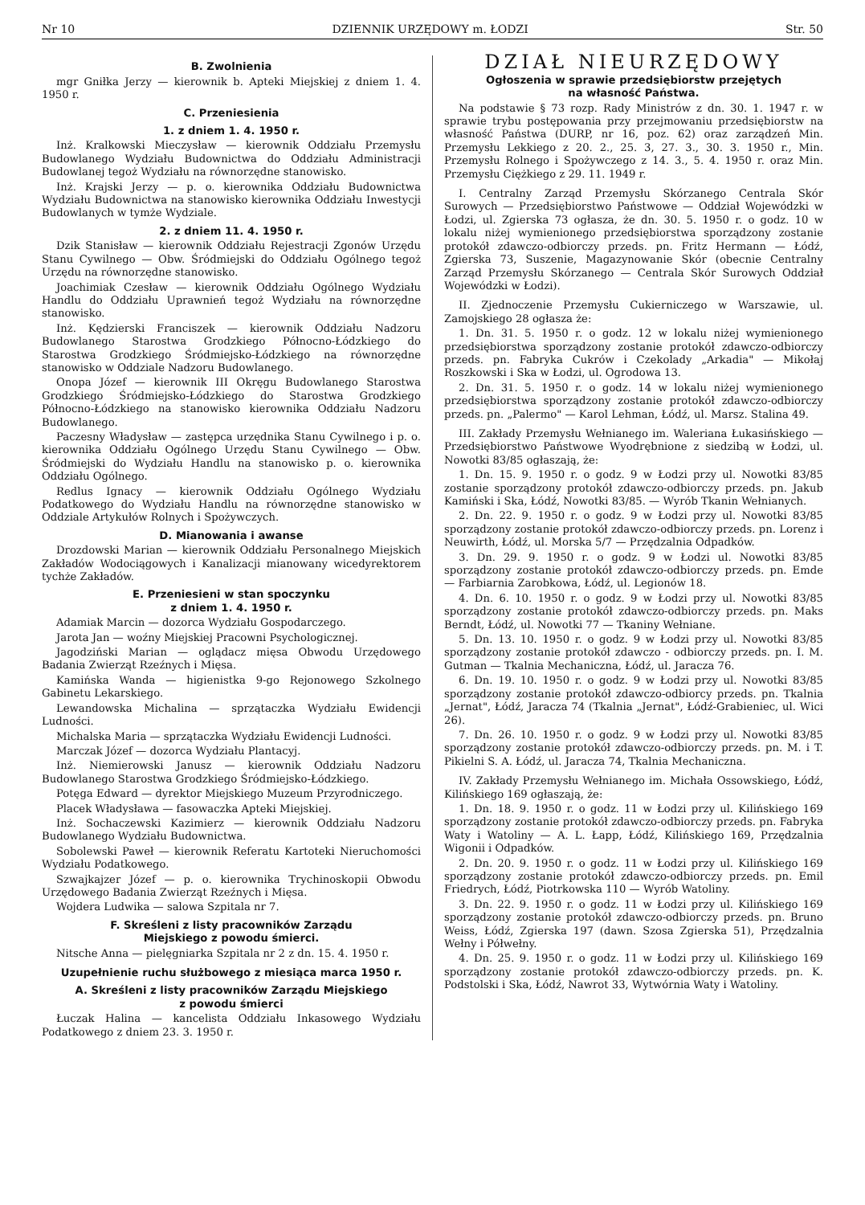Nr 10 DZIENNIK URZĘDOWY m. ŁODZI Str. 50
B. Zwolnienia
mgr Gniłka Jerzy — kierownik b. Apteki Miejskiej z dniem 1. 4. 1950 r.
C. Przeniesienia
1. z dniem 1. 4. 1950 r.
Inż. Kralkowski Mieczysław — kierownik Oddziału Przemysłu Budowlanego Wydziału Budownictwa do Oddziału Administracji Budowlanej tegoż Wydziału na równorzędne stanowisko.
Inż. Krajski Jerzy — p. o. kierownika Oddziału Budownictwa Wydziału Budownictwa na stanowisko kierownika Oddziału Inwestycji Budowlanych w tymże Wydziale.
2. z dniem 11. 4. 1950 r.
Dzik Stanisław — kierownik Oddziału Rejestracji Zgonów Urzędu Stanu Cywilnego — Obw. Śródmiejski do Oddziału Ogólnego tegoż Urzędu na równorzędne stanowisko.
Joachimiak Czesław — kierownik Oddziału Ogólnego Wydziału Handlu do Oddziału Uprawnień tegoż Wydziału na równorzędne stanowisko.
Inż. Kędzierski Franciszek — kierownik Oddziału Nadzoru Budowlanego Starostwa Grodzkiego Północno-Łódzkiego do Starostwa Grodzkiego Śródmiejsko-Łódzkiego na równorzędne stanowisko w Oddziale Nadzoru Budowlanego.
Onopa Józef — kierownik III Okręgu Budowlanego Starostwa Grodzkiego Śródmiejsko-Łódzkiego do Starostwa Grodzkiego Północno-Łódzkiego na stanowisko kierownika Oddziału Nadzoru Budowlanego.
Paczesny Władysław — zastępca urzędnika Stanu Cywilnego i p. o. kierownika Oddziału Ogólnego Urzędu Stanu Cywilnego — Obw. Śródmiejski do Wydziału Handlu na stanowisko p. o. kierownika Oddziału Ogólnego.
Redlus Ignacy — kierownik Oddziału Ogólnego Wydziału Podatkowego do Wydziału Handlu na równorzędne stanowisko w Oddziale Artykułów Rolnych i Spożywczych.
D. Mianowania i awanse
Drozdowski Marian — kierownik Oddziału Personalnego Miejskich Zakładów Wodociągowych i Kanalizacji mianowany wicedyrektorem tychże Zakładów.
E. Przeniesieni w stan spoczynku
z dniem 1. 4. 1950 r.
Adamiak Marcin — dozorca Wydziału Gospodarczego.
Jarota Jan — woźny Miejskiej Pracowni Psychologicznej.
Jagodziński Marian — oglądacz mięsa Obwodu Urzędowego Badania Zwierząt Rzeźnych i Mięsa.
Kamińska Wanda — higienistka 9-go Rejonowego Szkolnego Gabinetu Lekarskiego.
Lewandowska Michalina — sprzątaczka Wydziału Ewidencji Ludności.
Michalska Maria — sprzątaczka Wydziału Ewidencji Ludności.
Marczak Józef — dozorca Wydziału Plantacyj.
Inż. Niemierowski Janusz — kierownik Oddziału Nadzoru Budowlanego Starostwa Grodzkiego Śródmiejsko-Łódzkiego.
Potęga Edward — dyrektor Miejskiego Muzeum Przyrodniczego.
Placek Władysława — fasowaczka Apteki Miejskiej.
Inż. Sochaczewski Kazimierz — kierownik Oddziału Nadzoru Budowlanego Wydziału Budownictwa.
Sobolewski Paweł — kierownik Referatu Kartoteki Nieruchomości Wydziału Podatkowego.
Szwajkajzer Józef — p. o. kierownika Trychinoskopii Obwodu Urzędowego Badania Zwierząt Rzeźnych i Mięsa.
Wojdera Ludwika — salowa Szpitala nr 7.
F. Skreśleni z listy pracowników Zarządu
Miejskiego z powodu śmierci.
Nitsche Anna — pielęgniarka Szpitala nr 2 z dn. 15. 4. 1950 r.
Uzupełnienie ruchu służbowego z miesiąca marca 1950 r.
A. Skreśleni z listy pracowników Zarządu Miejskiego
z powodu śmierci
Łuczak Halina — kancelista Oddziału Inkasowego Wydziału Podatkowego z dniem 23. 3. 1950 r.
DZIAŁ NIEURZĘDOWY
Ogłoszenia w sprawie przedsiębiorstw przejętych
na własność Państwa.
Na podstawie § 73 rozp. Rady Ministrów z dn. 30. 1. 1947 r. w sprawie trybu postępowania przy przejmowaniu przedsiębiorstw na własność Państwa (DURP, nr 16, poz. 62) oraz zarządzeń Min. Przemysłu Lekkiego z 20. 2., 25. 3, 27. 3., 30. 3. 1950 r., Min. Przemysłu Rolnego i Spożywczego z 14. 3., 5. 4. 1950 r. oraz Min. Przemysłu Ciężkiego z 29. 11. 1949 r.
I. Centralny Zarząd Przemysłu Skórzanego Centrala Skór Surowych — Przedsiębiorstwo Państwowe — Oddział Wojewódzki w Łodzi, ul. Zgierska 73 ogłasza, że dn. 30. 5. 1950 r. o godz. 10 w lokalu niżej wymienionego przedsiębiorstwa sporządzony zostanie protokół zdawczo-odbiorczy przeds. pn. Fritz Hermann — Łódź, Zgierska 73, Suszenie, Magazynowanie Skór (obecnie Centralny Zarząd Przemysłu Skórzanego — Centrala Skór Surowych Oddział Wojewódzki w Łodzi).
II. Zjednoczenie Przemysłu Cukierniczego w Warszawie, ul. Zamojskiego 28 ogłasza że:
1. Dn. 31. 5. 1950 r. o godz. 12 w lokalu niżej wymienionego przedsiębiorstwa sporządzony zostanie protokół zdawczo-odbiorczy przeds. pn. Fabryka Cukrów i Czekolady „Arkadia" — Mikołaj Roszkowski i Ska w Łodzi, ul. Ogrodowa 13.
2. Dn. 31. 5. 1950 r. o godz. 14 w lokalu niżej wymienionego przedsiębiorstwa sporządzony zostanie protokół zdawczo-odbiorczy przeds. pn. „Palermo" — Karol Lehman, Łódź, ul. Marsz. Stalina 49.
III. Zakłady Przemysłu Wełnianego im. Waleriana Łukasińskiego — Przedsiębiorstwo Państwowe Wyodrębnione z siedzibą w Łodzi, ul. Nowotki 83/85 ogłaszają, że:
1. Dn. 15. 9. 1950 r. o godz. 9 w Łodzi przy ul. Nowotki 83/85 zostanie sporządzony protokół zdawczo-odbiorczy przeds. pn. Jakub Kamiński i Ska, Łódź, Nowotki 83/85. — Wyrób Tkanin Wełnianych.
2. Dn. 22. 9. 1950 r. o godz. 9 w Łodzi przy ul. Nowotki 83/85 sporządzony zostanie protokół zdawczo-odbiorczy przeds. pn. Lorenz i Neuwirth, Łódź, ul. Morska 5/7 — Przędzalnia Odpadków.
3. Dn. 29. 9. 1950 r. o godz. 9 w Łodzi ul. Nowotki 83/85 sporządzony zostanie protokół zdawczo-odbiorczy przeds. pn. Emde — Farbiarnia Zarobkowa, Łódź, ul. Legionów 18.
4. Dn. 6. 10. 1950 r. o godz. 9 w Łodzi przy ul. Nowotki 83/85 sporządzony zostanie protokół zdawczo-odbiorczy przeds. pn. Maks Berndt, Łódź, ul. Nowotki 77 — Tkaniny Wełniane.
5. Dn. 13. 10. 1950 r. o godz. 9 w Łodzi przy ul. Nowotki 83/85 sporządzony zostanie protokół zdawczo - odbiorczy przeds. pn. I. M. Gutman — Tkalnia Mechaniczna, Łódź, ul. Jaracza 76.
6. Dn. 19. 10. 1950 r. o godz. 9 w Łodzi przy ul. Nowotki 83/85 sporządzony zostanie protokół zdawczo-odbiorcy przeds. pn. Tkalnia „Jernat", Łódź, Jaracza 74 (Tkalnia „Jernat", Łódź-Grabieniec, ul. Wici 26).
7. Dn. 26. 10. 1950 r. o godz. 9 w Łodzi przy ul. Nowotki 83/85 sporządzony zostanie protokół zdawczo-odbiorczy przeds. pn. M. i T. Pikielni S. A. Łódź, ul. Jaracza 74, Tkalnia Mechaniczna.
IV. Zakłady Przemysłu Wełnianego im. Michała Ossowskiego, Łódź, Kilińskiego 169 ogłaszają, że:
1. Dn. 18. 9. 1950 r. o godz. 11 w Łodzi przy ul. Kilińskiego 169 sporządzony zostanie protokół zdawczo-odbiorczy przeds. pn. Fabryka Waty i Watoliny — A. L. Łapp, Łódź, Kilińskiego 169, Przędzalnia Wigonii i Odpadków.
2. Dn. 20. 9. 1950 r. o godz. 11 w Łodzi przy ul. Kilińskiego 169 sporządzony zostanie protokół zdawczo-odbiorczy przeds. pn. Emil Friedrych, Łódź, Piotrkowska 110 — Wyrób Watoliny.
3. Dn. 22. 9. 1950 r. o godz. 11 w Łodzi przy ul. Kilińskiego 169 sporządzony zostanie protokół zdawczo-odbiorczy przeds. pn. Bruno Weiss, Łódź, Zgierska 197 (dawn. Szosa Zgierska 51), Przędzalnia Wełny i Półwełny.
4. Dn. 25. 9. 1950 r. o godz. 11 w Łodzi przy ul. Kilińskiego 169 sporządzony zostanie protokół zdawczo-odbiorczy przeds. pn. K. Podstolski i Ska, Łódź, Nawrot 33, Wytwórnia Waty i Watoliny.